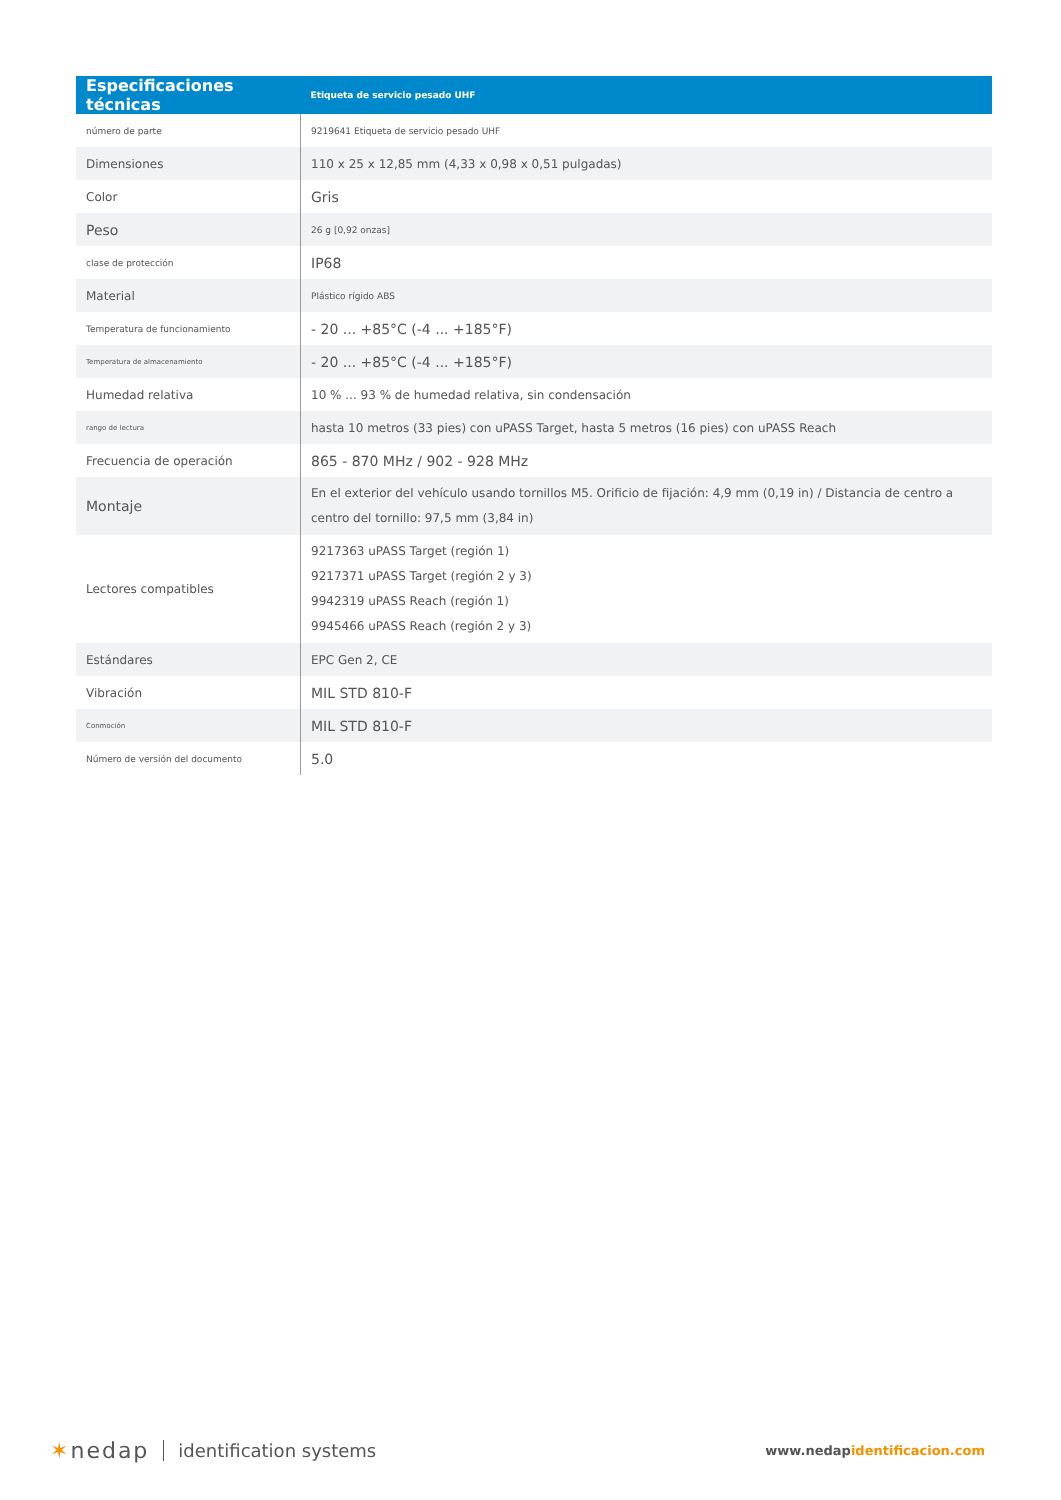| Especificaciones técnicas | Etiqueta de servicio pesado UHF |
| --- | --- |
| número de parte | 9219641 Etiqueta de servicio pesado UHF |
| Dimensiones | 110 x 25 x 12,85 mm (4,33 x 0,98 x 0,51 pulgadas) |
| Color | Gris |
| Peso | 26 g [0,92 onzas] |
| clase de protección | IP68 |
| Material | Plástico rígido ABS |
| Temperatura de funcionamiento | - 20 ... +85°C (-4 ... +185°F) |
| Temperatura de almacenamiento | - 20 ... +85°C (-4 ... +185°F) |
| Humedad relativa | 10 % ... 93 % de humedad relativa, sin condensación |
| rango de lectura | hasta 10 metros (33 pies) con uPASS Target, hasta 5 metros (16 pies) con uPASS Reach |
| Frecuencia de operación | 865 - 870 MHz / 902 - 928 MHz |
| Montaje | En el exterior del vehículo usando tornillos M5. Orificio de fijación: 4,9 mm (0,19 in) / Distancia de centro a centro del tornillo: 97,5 mm (3,84 in) |
| Lectores compatibles | 9217363 uPASS Target (región 1) 9217371 uPASS Target (región 2 y 3) 9942319 uPASS Reach (región 1) 9945466 uPASS Reach (región 2 y 3) |
| Estándares | EPC Gen 2, CE |
| Vibración | MIL STD 810-F |
| Conmoción | MIL STD 810-F |
| Número de versión del documento | 5.0 |
✶nedap identification systems
www.nedapidentificacion.com